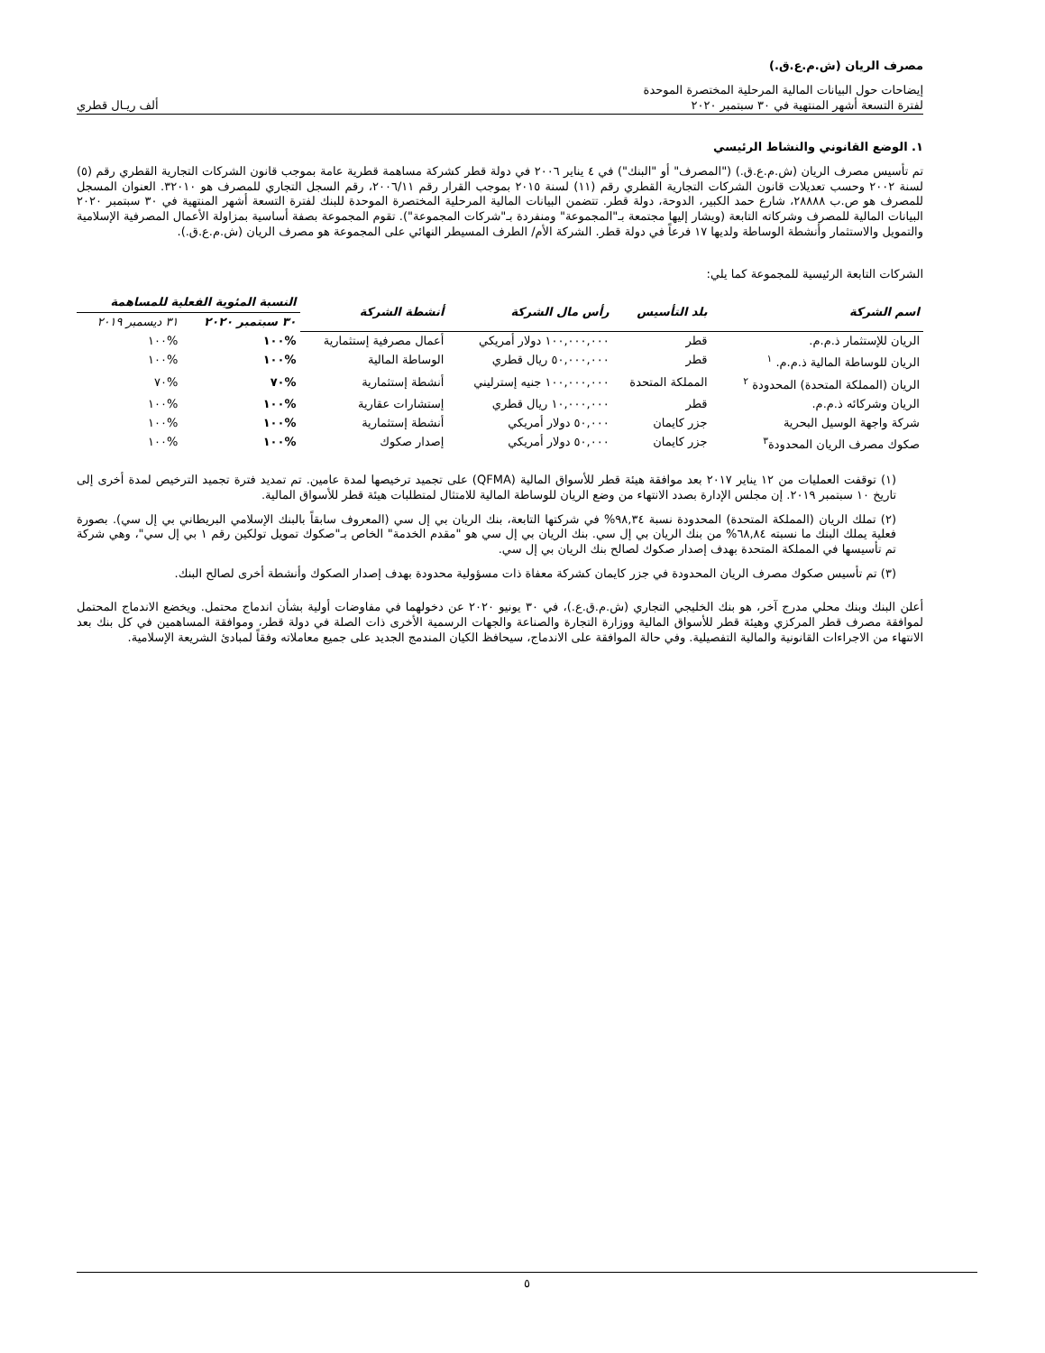مصرف الريان (ش.م.ع.ق.)
إيضاحات حول البيانات المالية المرحلية المختصرة الموحدة
لفترة التسعة أشهر المنتهية في ٣٠ سبتمبر ٢٠٢٠ ألف ريـال قطري
١. الوضع القانوني والنشاط الرئيسي
تم تأسيس مصرف الريان (ش.م.ع.ق.) ("المصرف" أو "البنك") في ٤ يناير ٢٠٠٦ في دولة قطر كشركة مساهمة قطرية عامة بموجب قانون الشركات التجارية القطري رقم (٥) لسنة ٢٠٠٢ وحسب تعديلات قانون الشركات التجارية القطري رقم (١١) لسنة ٢٠١٥ بموجب القرار رقم ٢٠٠٦/١١، رقم السجل التجاري للمصرف هو ٣٢٠١٠. العنوان المسجل للمصرف هو ص.ب ٢٨٨٨٨، شارع حمد الكبير، الدوحة، دولة قطر. تتضمن البيانات المالية المرحلية المختصرة الموحدة للبنك لفترة التسعة أشهر المنتهية في ٣٠ سبتمبر ٢٠٢٠ البيانات المالية للمصرف وشركاته التابعة (ويشار إليها مجتمعة بـ"المجموعة" ومنفردة بـ"شركات المجموعة"). تقوم المجموعة بصفة أساسية بمزاولة الأعمال المصرفية الإسلامية والتمويل والاستثمار وأنشطة الوساطة ولديها ١٧ فرعاً في دولة قطر. الشركة الأم/ الطرف المسيطر النهائي على المجموعة هو مصرف الريان (ش.م.ع.ق.).
الشركات التابعة الرئيسية للمجموعة كما يلي:
| اسم الشركة | بلد التأسيس | رأس مال الشركة | أنشطة الشركة | النسبة المئوية الفعلية للمساهمة | |
| --- | --- | --- | --- | --- | --- |
| | | | | ٣٠ سبتمبر ٢٠٢٠ | ٣١ ديسمبر ٢٠١٩ |
| الريان للإستثمار ذ.م.م. | قطر | ١٠٠,٠٠٠,٠٠٠ دولار أمريكي | أعمال مصرفية إستثمارية | %١٠٠ | %١٠٠ |
| الريان للوساطة المالية ذ.م.م. <sup>١</sup> | قطر | ٥٠,٠٠٠,٠٠٠ ريال قطري | الوساطة المالية | %١٠٠ | %١٠٠ |
| الريان (المملكة المتحدة) المحدودة <sup>٢</sup> | المملكة المتحدة | ١٠٠,٠٠٠,٠٠٠ جنيه إسترليني | أنشطة إستثمارية | %٧٠ | %٧٠ |
| الريان وشركائه ذ.م.م. | قطر | ١٠,٠٠٠,٠٠٠ ريال قطري | إستشارات عقارية | %١٠٠ | %١٠٠ |
| شركة واجهة الوسيل البحرية | جزر كايمان | ٥٠,٠٠٠ دولار أمريكي | أنشطة إستثمارية | %١٠٠ | %١٠٠ |
| صكوك مصرف الريان المحدودة<sup>٣</sup> | جزر كايمان | ٥٠,٠٠٠ دولار أمريكي | إصدار صكوك | %١٠٠ | %١٠٠ |
(١) توقفت العمليات من ١٢ يناير ٢٠١٧ بعد موافقة هيئة قطر للأسواق المالية (QFMA) على تجميد ترخيصها لمدة عامين. تم تمديد فترة تجميد الترخيص لمدة أخرى إلى تاريخ ١٠ سبتمبر ٢٠١٩. إن مجلس الإدارة بصدد الانتهاء من وضع الريان للوساطة المالية للامتثال لمتطلبات هيئة قطر للأسواق المالية.
(٢) تملك الريان (المملكة المتحدة) المحدودة نسبة ٩٨,٣٤% في شركتها التابعة، بنك الريان بي إل سي (المعروف سابقاً بالبنك الإسلامي البريطاني بي إل سي). بصورة فعلية يملك البنك ما نسبته ٦٨,٨٤% من بنك الريان بي إل سي. بنك الريان بي إل سي هو "مقدم الخدمة" الخاص بـ"صكوك تمويل تولكين رقم ١ بي إل سي"، وهي شركة تم تأسيسها في المملكة المتحدة بهدف إصدار صكوك لصالح بنك الريان بي إل سي.
(٣) تم تأسيس صكوك مصرف الريان المحدودة في جزر كايمان كشركة معفاة ذات مسؤولية محدودة بهدف إصدار الصكوك وأنشطة أخرى لصالح البنك.
أعلن البنك وبنك محلي مدرج آخر، هو بنك الخليجي التجاري (ش.م.ق.ع.)، في ٣٠ يونيو ٢٠٢٠ عن دخولهما في مفاوضات أولية بشأن اندماج محتمل. ويخضع الاندماج المحتمل لموافقة مصرف قطر المركزي وهيئة قطر للأسواق المالية ووزارة التجارة والصناعة والجهات الرسمية الأخرى ذات الصلة في دولة قطر، وموافقة المساهمين في كل بنك بعد الانتهاء من الاجراءات القانونية والمالية التفصيلية. وفي حالة الموافقة على الاندماج، سيحافظ الكيان المندمج الجديد على جميع معاملاته وفقاً لمبادئ الشريعة الإسلامية.
٥